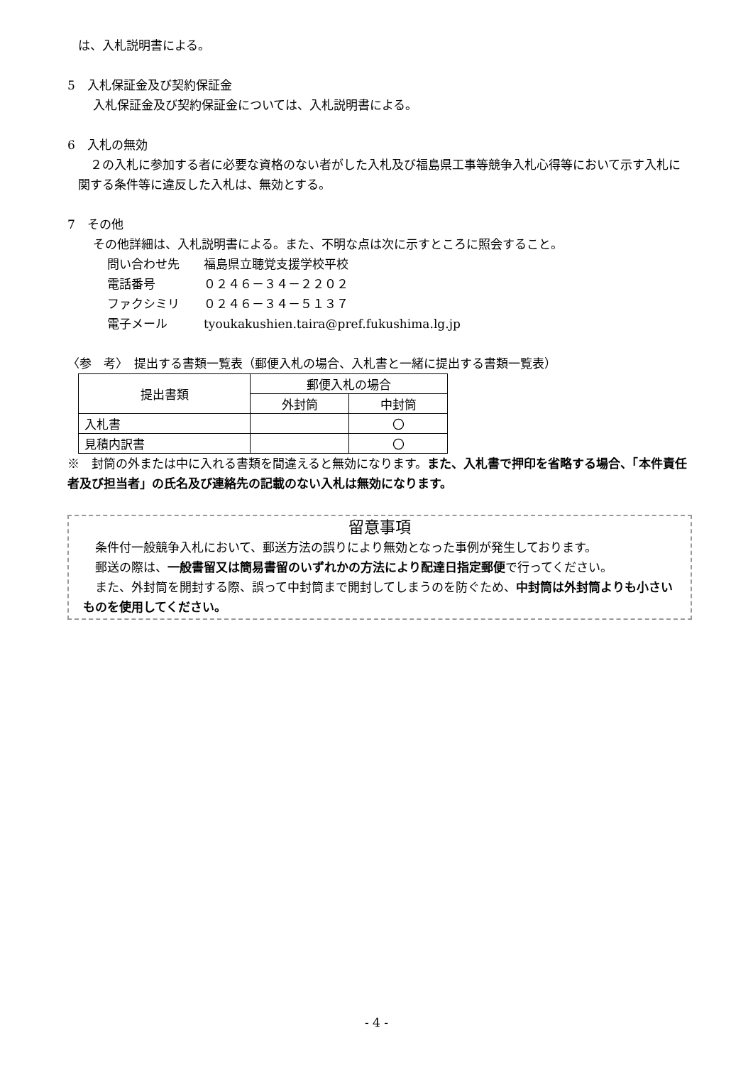は、入札説明書による。
5　入札保証金及び契約保証金
入札保証金及び契約保証金については、入札説明書による。
6　入札の無効
　２の入札に参加する者に必要な資格のない者がした入札及び福島県工事等競争入札心得等において示す入札に関する条件等に違反した入札は、無効とする。
7　その他
その他詳細は、入札説明書による。また、不明な点は次に示すところに照会すること。
問い合わせ先　　福島県立聴覚支援学校平校
電話番号　　　　０２４６－３４－２２０２
ファクシミリ　　０２４６－３４－５１３７
電子メール　　　tyoukakushien.taira@pref.fukushima.lg.jp
〈参　考〉　提出する書類一覧表（郵便入札の場合、入札書と一緒に提出する書類一覧表）
| 提出書類 | 郵便入札の場合 | |
| --- | --- | --- |
| | 外封筒 | 中封筒 |
| 入札書 | | 〇 |
| 見積内訳書 | | 〇 |
※　封筒の外または中に入れる書類を間違えると無効になります。また、入札書で押印を省略する場合、「本件責任者及び担当者」の氏名及び連絡先の記載のない入札は無効になります。
留意事項
　条件付一般競争入札において、郵送方法の誤りにより無効となった事例が発生しております。
　郵送の際は、一般書留又は簡易書留のいずれかの方法により配達日指定郵便で行ってください。
　また、外封筒を開封する際、誤って中封筒まで開封してしまうのを防ぐため、中封筒は外封筒よりも小さいものを使用してください。
- 4 -